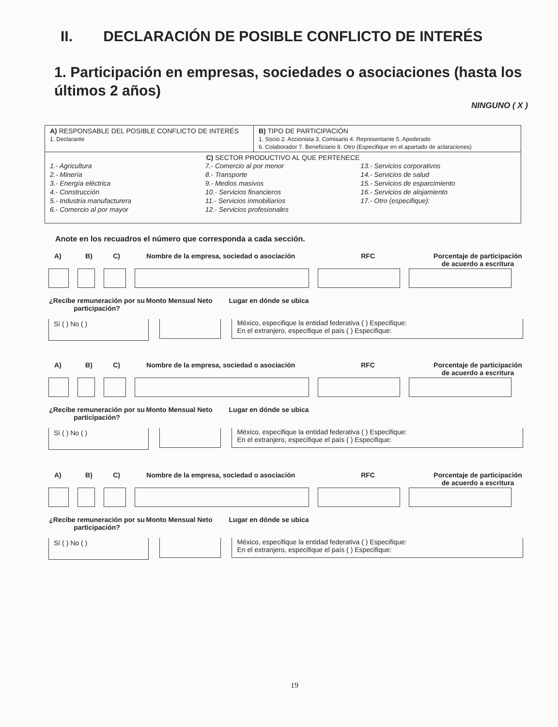II. DECLARACIÓN DE POSIBLE CONFLICTO DE INTERÉS
1. Participación en empresas, sociedades o asociaciones (hasta los últimos 2 años)
NINGUNO ( X )
| A) RESPONSABLE DEL POSIBLE CONFLICTO DE INTERÉS 1. Declarante | B) TIPO DE PARTICIPACIÓN 1. Socio 2. Accionista 3. Comisario 4. Representante 5. Apoderado 6. Colaborador 7. Beneficiario 8. Otro (Especifique en el apartado de aclaraciones) |
| C) SECTOR PRODUCTIVO AL QUE PERTENECE 1.- Agricultura 2.- Minería 3.- Energía eléctrica 4.- Construcción 5.- Industria manufacturera 6.- Comercio al por mayor 7.- Comercio al por menor 8.- Transporte 9.- Medios masivos 10.- Servicios financieros 11.- Servicios inmobiliarios 12.- Servicios profesionales 13.- Servicios corporativos 14.- Servicios de salud 15.- Servicios de esparcimiento 16.- Servicios de alojamiento 17.- Otro (especifique): | |
Anote en los recuadros el número que corresponda a cada sección.
A) B) C) Nombre de la empresa, sociedad o asociación RFC Porcentaje de participación de acuerdo a escritura
¿Recibe remuneración por su participación?
Monto Mensual Neto
Lugar en dónde se ubica
Sí ( ) No ( ) México, especifique la entidad federativa ( ) Especifique:
En el extranjero, especifique el país ( ) Especifique:
A) B) C) Nombre de la empresa, sociedad o asociación RFC Porcentaje de participación de acuerdo a escritura
¿Recibe remuneración por su participación?
Monto Mensual Neto
Lugar en dónde se ubica
Sí ( ) No ( ) México, especifique la entidad federativa ( ) Especifique:
En el extranjero, especifique el país ( ) Especifique:
A) B) C) Nombre de la empresa, sociedad o asociación RFC Porcentaje de participación de acuerdo a escritura
¿Recibe remuneración por su participación?
Monto Mensual Neto
Lugar en dónde se ubica
Sí ( ) No ( ) México, especifique la entidad federativa ( ) Especifique:
En el extranjero, especifique el país ( ) Especifique:
19